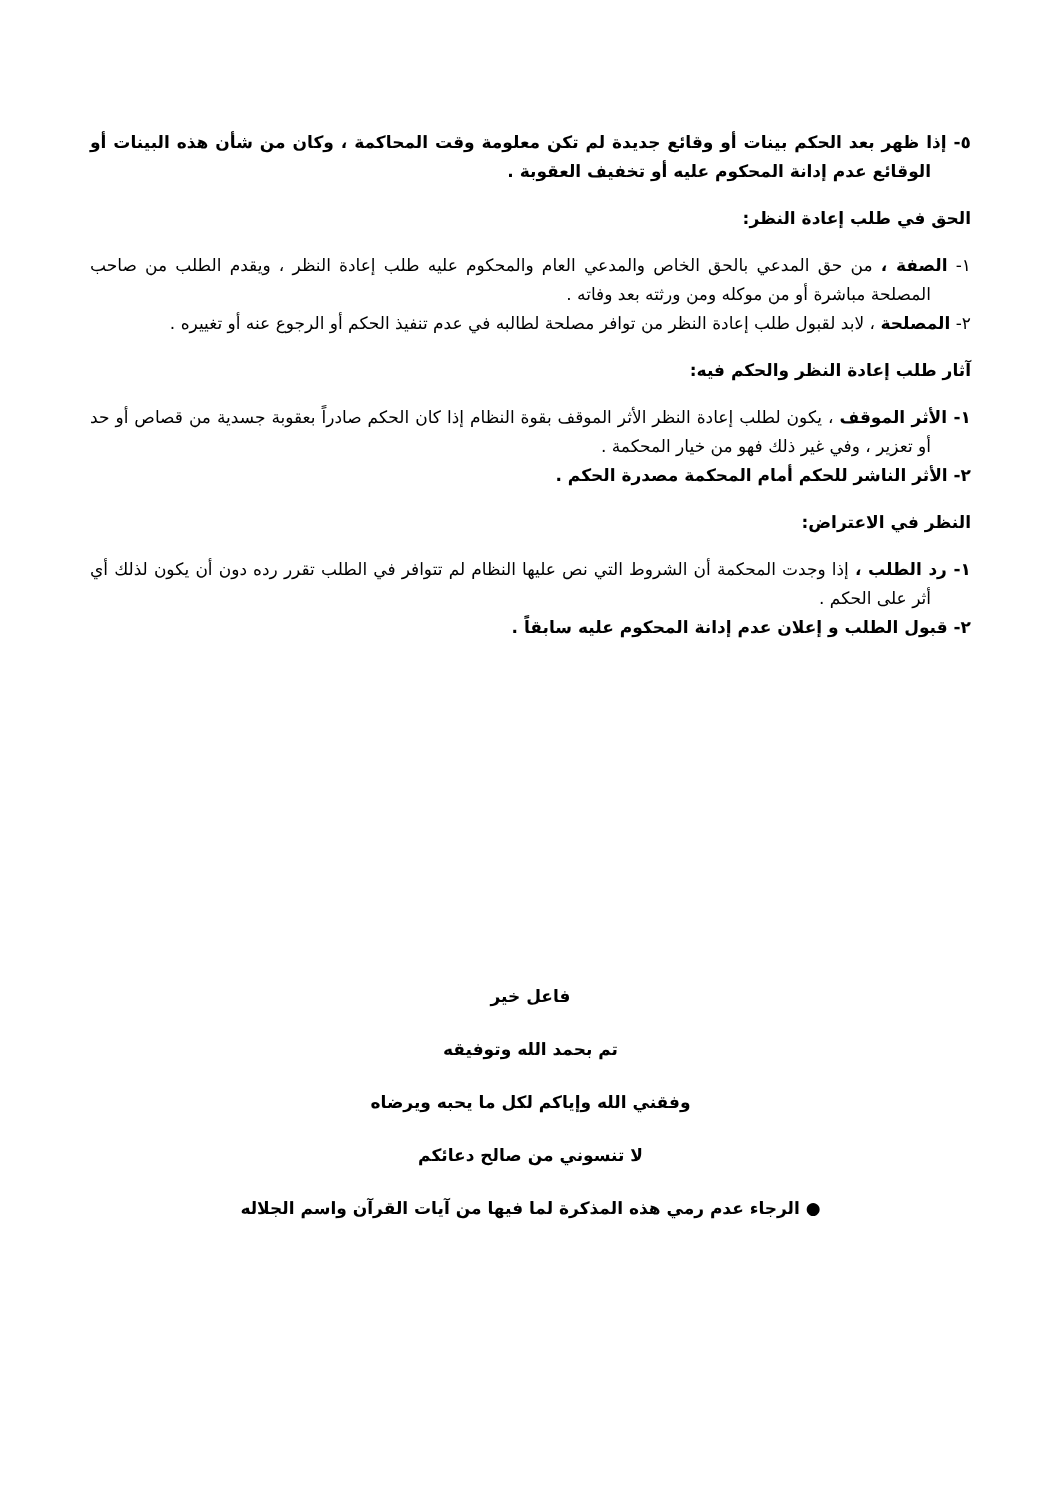٥- إذا ظهر بعد الحكم بينات أو وقائع جديدة لم تكن معلومة وقت المحاكمة ، وكان من شأن هذه البينات أو الوقائع عدم إدانة المحكوم عليه أو تخفيف العقوبة .
الحق في طلب إعادة النظر:
١- الصفة ، من حق المدعي بالحق الخاص والمدعي العام والمحكوم عليه طلب إعادة النظر ، ويقدم الطلب من صاحب المصلحة مباشرة أو من موكله ومن ورثته بعد وفاته .
٢- المصلحة ، لابد لقبول طلب إعادة النظر من توافر مصلحة لطالبه في عدم تنفيذ الحكم أو الرجوع عنه أو تغييره .
آثار طلب إعادة النظر والحكم فيه:
١- الأثر الموقف ، يكون لطلب إعادة النظر الأثر الموقف بقوة النظام إذا كان الحكم صادراً بعقوبة جسدية من قصاص أو حد أو تعزير ، وفي غير ذلك فهو من خيار المحكمة .
٢- الأثر الناشر للحكم أمام المحكمة مصدرة الحكم .
النظر في الاعتراض:
١- رد الطلب ، إذا وجدت المحكمة أن الشروط التي نص عليها النظام لم تتوافر في الطلب تقرر رده دون أن يكون لذلك أي أثر على الحكم .
٢- قبول الطلب و إعلان عدم إدانة المحكوم عليه سابقاً .
فاعل خير
تم بحمد الله وتوفيقه
وفقني الله وإياكم لكل ما يحبه ويرضاه
لا تنسوني من صالح دعائكم
● الرجاء عدم رمي هذه المذكرة لما فيها من آيات القرآن واسم الجلاله